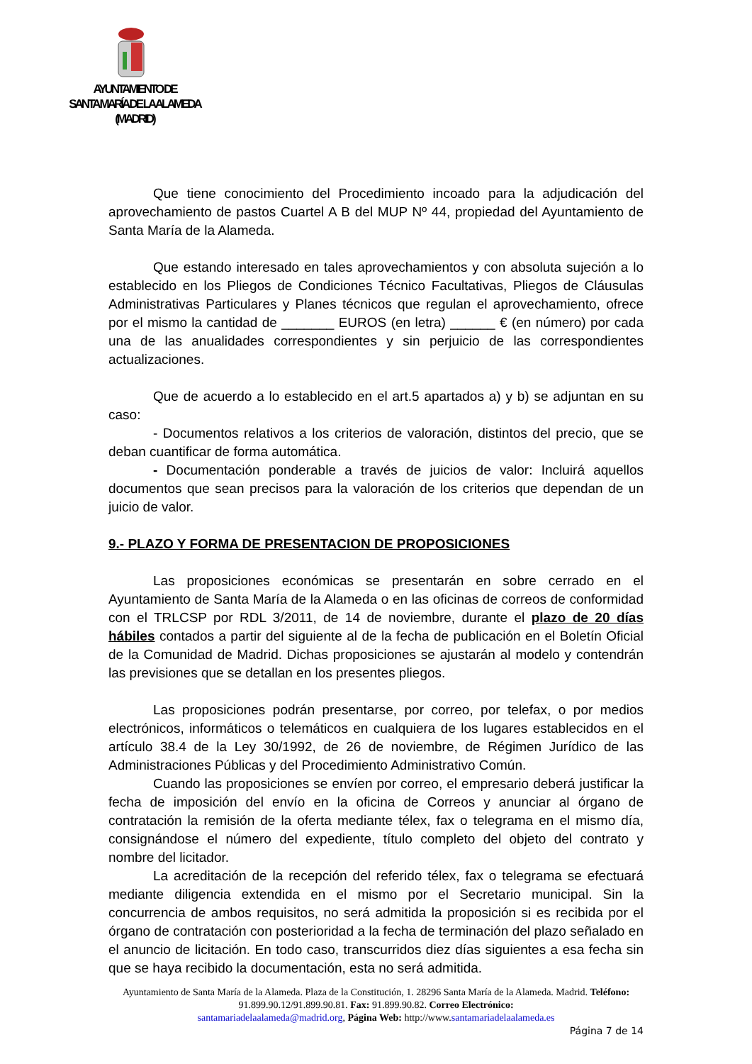AYUNTAMIENTO DE
SANTA MARÍA DE LA ALAMEDA
(MADRID)
Que tiene conocimiento del Procedimiento incoado para la adjudicación del aprovechamiento de pastos Cuartel A B del MUP Nº 44, propiedad del Ayuntamiento de Santa María de la Alameda.
Que estando interesado en tales aprovechamientos y con absoluta sujeción a lo establecido en los Pliegos de Condiciones Técnico Facultativas, Pliegos de Cláusulas Administrativas Particulares y Planes técnicos que regulan el aprovechamiento, ofrece por el mismo la cantidad de _______ EUROS (en letra) ______ € (en número) por cada una de las anualidades correspondientes y sin perjuicio de las correspondientes actualizaciones.
Que de acuerdo a lo establecido en el art.5 apartados a) y b) se adjuntan en su caso:
- Documentos relativos a los criterios de valoración, distintos del precio, que se deban cuantificar de forma automática.
- Documentación ponderable a través de juicios de valor: Incluirá aquellos documentos que sean precisos para la valoración de los criterios que dependan de un juicio de valor.
9.- PLAZO Y FORMA DE PRESENTACION DE PROPOSICIONES
Las proposiciones económicas se presentarán en sobre cerrado en el Ayuntamiento de Santa María de la Alameda o en las oficinas de correos de conformidad con el TRLCSP por RDL 3/2011, de 14 de noviembre, durante el plazo de 20 días hábiles contados a partir del siguiente al de la fecha de publicación en el Boletín Oficial de la Comunidad de Madrid. Dichas proposiciones se ajustarán al modelo y contendrán las previsiones que se detallan en los presentes pliegos.
Las proposiciones podrán presentarse, por correo, por telefax, o por medios electrónicos, informáticos o telemáticos en cualquiera de los lugares establecidos en el artículo 38.4 de la Ley 30/1992, de 26 de noviembre, de Régimen Jurídico de las Administraciones Públicas y del Procedimiento Administrativo Común.
Cuando las proposiciones se envíen por correo, el empresario deberá justificar la fecha de imposición del envío en la oficina de Correos y anunciar al órgano de contratación la remisión de la oferta mediante télex, fax o telegrama en el mismo día, consignándose el número del expediente, título completo del objeto del contrato y nombre del licitador.
La acreditación de la recepción del referido télex, fax o telegrama se efectuará mediante diligencia extendida en el mismo por el Secretario municipal. Sin la concurrencia de ambos requisitos, no será admitida la proposición si es recibida por el órgano de contratación con posterioridad a la fecha de terminación del plazo señalado en el anuncio de licitación. En todo caso, transcurridos diez días siguientes a esa fecha sin que se haya recibido la documentación, esta no será admitida.
Ayuntamiento de Santa María de la Alameda. Plaza de la Constitución, 1. 28296 Santa María de la Alameda. Madrid. Teléfono: 91.899.90.12/91.899.90.81. Fax: 91.899.90.82. Correo Electrónico:
santamariadelaalameda@madrid.org, Página Web: http://www.santamariadelaalameda.es
Página 7 de 14